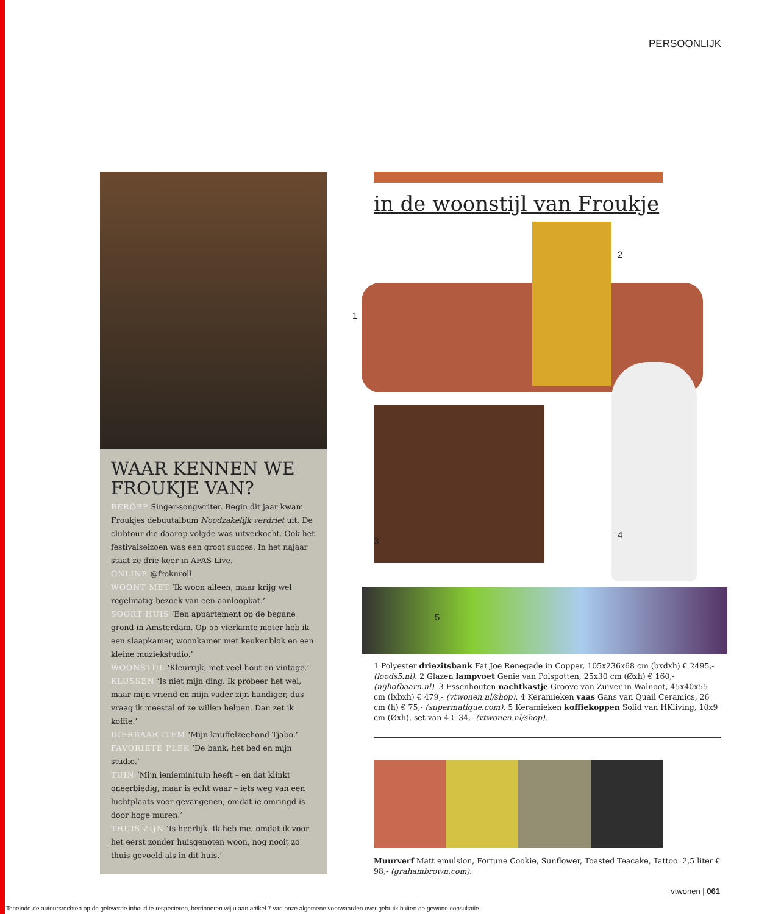PERSOONLIJK
WAAR KENNEN WE FROUKJE VAN?
BEROEP Singer-songwriter. Begin dit jaar kwam Froukjes debuutalbum Noodzakelijk verdriet uit. De clubtour die daarop volgde was uitverkocht. Ook het festivalseizoen was een groot succes. In het najaar staat ze drie keer in AFAS Live.
ONLINE @froknroll
WOONT MET ‘Ik woon alleen, maar krijg wel regelmatig bezoek van een aanloopkat.’
SOORT HUIS ‘Een appartement op de begane grond in Amsterdam. Op 55 vierkante meter heb ik een slaapkamer, woonkamer met keukenblok en een kleine muziekstudio.’
WOONSTIJL ‘Kleurrijk, met veel hout en vintage.’
KLUSSEN ‘Is niet mijn ding. Ik probeer het wel, maar mijn vriend en mijn vader zijn handiger, dus vraag ik meestal of ze willen helpen. Dan zet ik koffie.’
DIERBAAR ITEM ‘Mijn knuffelzeehond Tjabo.’
FAVORIETE PLEK ‘De bank, het bed en mijn studio.’
TUIN ‘Mijn ieniemini­tuin heeft – en dat klinkt oneerbiedig, maar is echt waar – iets weg van een luchtplaats voor gevangenen, omdat ie omringd is door hoge muren.’
THUIS ZIJN ‘Is heerlijk. Ik heb me, omdat ik voor het eerst zonder huisgenoten woon, nog nooit zo thuis gevoeld als in dit huis.’
in de woonstijl van Froukje
1
2
3
4
5
1 Polyester driezitsbank Fat Joe Renegade in Copper, 105x236x68 cm (bxdxh) € 2495,- (loods5.nl). 2 Glazen lampvoet Genie van Polspotten, 25x30 cm (Øxh) € 160,- (nijhofbaarn.nl). 3 Essenhouten nachtkastje Groove van Zuiver in Walnoot, 45x40x55 cm (lxbxh) € 479,- (vtwonen.nl/shop). 4 Keramieken vaas Gans van Quail Ceramics, 26 cm (h) € 75,- (supermatique.com). 5 Keramieken koffiekoppen Solid van HKliving, 10x9 cm (Øxh), set van 4 € 34,- (vtwonen.nl/shop).
Muurverf Matt emulsion, Fortune Cookie, Sunflower, Toasted Teacake, Tattoo. 2,5 liter € 98,- (grahambrown.com).
vtwonen | 061
Teneinde de auteursrechten op de geleverde inhoud te respecteren, herrinneren wij u aan artikel 7 van onze algemene voorwaarden over gebruik buiten de gewone consultatie.